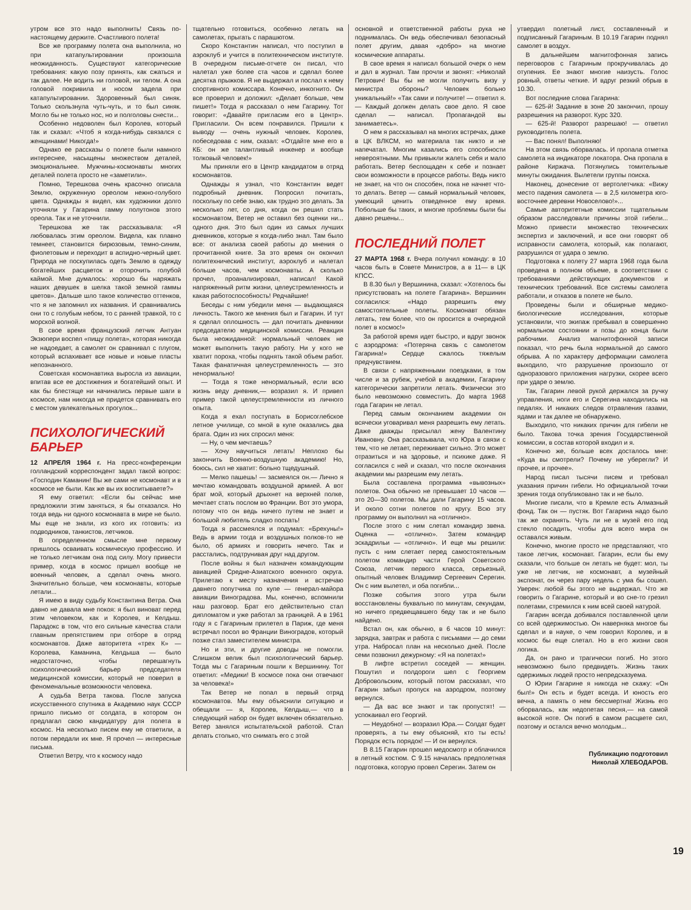утром все это надо выполнить! Связь по-настоящему держите. Счастливого полета!
Все же программу полета она выполнила, но при катапультировании произошла неожиданность. Существуют категорические требования: какую позу принять, как сжаться и так далее. Не водить ни головой, ни телом. А она головой покривила и носом задела при катапультировании. Здоровенный был синяк. Только скользнула чуть-чуть, и то был синяк. Могло бы не только нос, но и полголовы снести...
Особенно недоволен был Королев, который так и сказал: «Чтоб я когда-нибудь связался с женщинами! Никогда!»
Однако ее рассказы о полете были намного интереснее, насыщены множеством деталей, эмоциональнее. Мужчины-космонавты многих деталей полета просто не «заметили».
Помню, Терешкова очень красочно описала Землю, окруженную ореолом нежно-голубого цвета. Однажды я видел, как художники долго уточняли у Гагарина гамму полутонов этого ореола. Так и не уточнили.
Терешкова же так рассказывала: «Я любовалась этим ореолом. Видела, как плавно темнеет, становится бирюзовым, темно-синим, фиолетовым и переходит в аспидно-черный цвет. Природа не поскупилась одеть Землю в одежду богатейших расцветок и оторочить голубой каймой. Мне думалось: хорошо бы наряжать наших девушек в шелка такой земной гаммы цветов». Дальше шло такое количество оттенков, что я не запомнил их названия. И сравнивались они то с голубым небом, то с ранней травкой, то с морской волной.
В свое время французский летчик Антуан Экзюпери воспел «пищу полета», которая никогда не надоедает, а самолет он сравнивал с плугом, который вспахивает все новые и новые пласты непознанного.
Советская космонавтика выросла из авиации, впитав все ее достижения и богатейший опыт. И как бы блестяще ни начинались первые шаги в космосе, нам никогда не придется сравнивать его с местом увлекательных прогулок...
ПСИХОЛОГИЧЕСКИЙ БАРЬЕР
12 АПРЕЛЯ 1964 г. На пресс-конференции голландский корреспондент задал такой вопрос: «Господин Каманин! Вы же сами не космонавт и в космосе не были. Как же вы их воспитываете?»
Я ему ответил: «Если бы сейчас мне предложили этим заняться, я бы отказался. Но тогда ведь ни одного космонавта в мире не было. Мы еще не знали, из кого их готовить: из подводников, танкистов, летчиков.
В определенном смысле мне первому пришлось осваивать космическую профессию. И не только летчикам она под силу. Могу привести пример, когда в космос пришел вообще не военный человек, а сделал очень много. Значительно больше, чем космонавты, которые летали...
Я имею в виду судьбу Константина Ветра. Она давно не давала мне покоя: я был виноват перед этим человеком, как и Королев, и Келдыш. Парадокс в том, что его сильные качества стали главным препятствием при отборе в отряд космонавтов. Даже авторитета «трех К» — Королева, Каманина, Келдыша — было недостаточно, чтобы перешагнуть психологический барьер председателя медицинской комиссии, который не поверил в феноменальные возможности человека.
А судьба Ветра такова. После запуска искусственного спутника в Академию наук СССР пришло письмо от солдата, в котором он предлагал свою кандидатуру для полета в космос. На несколько писем ему не ответили, а потом передали их мне. Я прочел — интересные письма.
Ответил Ветру, что к космосу надо
тщательно готовиться, особенно летать на самолетах, прыгать с парашютом.
Скоро Константин написал, что поступил в аэроклуб и учится в политехническом институте. В очередном письме-отчете он писал, что налетал уже более ста часов и сделал более десятка прыжков. Я не выдержал и послал к нему спортивного комиссара. Конечно, инкогнито. Он все проверил и доложил: «Делает больше, чем пишет!» Тогда я рассказал о нем Гагарину. Тот говорит: «Давайте пригласим его в Центр». Пригласили. Он всем понравился. Пришли к выводу — очень нужный человек. Королев, побеседовав с ним, сказал: «Отдайте мне его в КБ: он же талантливый инженер и вообще толковый человек!»
Мы приняли его в Центр кандидатом в отряд космонавтов.
Однажды я узнал, что Константин ведет подробный дневник. Попросил почитать, поскольку по себе знаю, как трудно это делать. За несколько лет, со дня, когда он решил стать космонавтом, Ветер не оставил без оценки ни... одного дня. Это был один из самых лучших дневников, которые я когда-либо знал. Там было все: от анализа своей работы до мнения о прочитанной книге. За это время он окончил политехнический институт, аэроклуб и налетал больше часов, чем космонавты. А сколько прочел, проанализировал, написал! Какой напряженный ритм жизни, целеустремленность и какая работоспособность! Редчайшие!
Беседы с ним убедили меня — выдающаяся личность. Такого же мнения был и Гагарин. И тут я сделал оплошность — дал почитать дневники председателю медицинской комиссии. Реакция была неожиданной: нормальный человек не может выполнить такую работу. Ни у кого не хватит пороха, чтобы поднять такой объем работ. Такая фанатичная целеустремленность — это ненормально!
— Тогда я тоже ненормальный, если всю жизнь веду дневник,— возразил я. И привел пример такой целеустремленности из личного опыта.
Когда я ехал поступать в Борисоглебское летное училище, со мной в купе оказались два брата. Один из них спросил меня:
— Ну, о чем мечтаешь?
— Хочу научиться летать! Неплохо бы закончить Военно-воздушную академию! Но, боюсь, сил не хватит: больно тщедушный.
— Мелко пашешь! — засмеялся он.— Лично я мечтаю командовать воздушной армией. А вот брат мой, который дрыхнет на верхней полке, мечтает стать послом во Франции. Вот это умора, потому что он ведь ничего путем не знает и большой любитель сладко поспать!
Тогда я рассмеялся и подумал: «Брехуны!» Ведь в армии тогда и воздушных полков-то не было, об армиях и говорить нечего. Так и расстались, подтрунивая друг над другом.
После войны я был назначен командующим авиацией Средне-Азиатского военного округа. Прилетаю к месту назначения и встречаю давнего попутчика по купе — генерал-майора авиации Виноградова. Мы, конечно, вспомнили наш разговор. Брат его действительно стал дипломатом и уже работал за границей. А в 1961 году я с Гагариным прилетел в Париж, где меня встречал посол во Франции Виноградов, который позже стал заместителем министра.
Но и эти, и другие доводы не помогли. Слишком велик был психологический барьер. Тогда мы с Гагариным пошли к Вершинину. Тот ответил: «Медики! В космосе пока они отвечают за человека!»
Так Ветер не попал в первый отряд космонавтов. Мы ему объяснили ситуацию и обещали — я, Королев, Келдыш,— что в следующий набор он будет включен обязательно. Ветер занялся испытательской работой. Стал делать столько, что снимать его с этой
основной и ответственной работы рука не поднималась. Он ведь обеспечивал безопасный полет другим, давая «добро» на многие космические аппараты.
В свое время я написал большой очерк о нем и дал в журнал. Там прочли и звонят: «Николай Петрович! Вы бы не могли получить визу у министра обороны? Человек больно уникальный!» «Так сами и получите! — ответил я.— Каждый должен делать свое дело. Я свое сделал — написал. Пропагандой вы занимаетесь».
О нем я рассказывал на многих встречах, даже в ЦК ВЛКСМ, но материала так никто и не напечатал. Многим казались его способности невероятными. Мы привыкли жалеть себя и мало работать. Ветер беспощаден к себе и познает свои возможности в процессе работы. Ведь никто не знает, на что он способен, пока не начнет что-то делать. Ветер — самый нормальный человек, умеющий ценить отведенное ему время. Побольше бы таких, и многие проблемы были бы давно решены...
ПОСЛЕДНИЙ ПОЛЕТ
27 МАРТА 1968 г. Вчера получил команду: в 10 часов быть в Совете Министров, а в 11— в ЦК КПСС.
В 8.30 был у Вершинина, сказал: «Хотелось бы присутствовать на полете Гагарина». Вершинин согласился: «Надо разрешить ему самостоятельные полеты. Космонавт обязан летать, тем более, что он просится в очередной полет в космос!»
За работой время идет быстро, и вдруг звонок с аэродрома: «Потеряна связь с самолетом Гагарина!» Сердце сжалось тяжелым предчувствием.
В связи с напряженными поездками, в том числе и за рубеж, учебой в академии, Гагарину категорически запретили летать. Физически это было невозможно совместить. До марта 1968 года Гагарин не летал.
Перед самым окончанием академии он всячески уговаривал меня разрешить ему летать. Даже дважды присылал жену Валентину Ивановну. Она рассказывала, что Юра в связи с тем, что не летает, переживает сильно. Это может отразиться и на здоровье, и психике даже. Я согласился с ней и сказал, что после окончания академии мы разрешим ему летать.
Была составлена программа «вывозных» полетов. Она обычно не превышает 10 часов — это 20—30 полетов. Мы дали Гагарину 15 часов. И около сотни полетов по кругу. Всю эту программу он выполнил на «отлично».
После этого с ним слетал командир звена. Оценка — «отлично». Затем командир эскадрильи — «отлично». И еще мы решили: пусть с ним слетает перед самостоятельным полетом командир части Герой Советского Союза, летчик первого класса, серьезный, опытный человек Владимир Сергеевич Серегин. Он с ним вылетел, и оба погибли...
Позже события этого утра были восстановлены буквально по минутам, секундам, но ничего предвещавшего беду так и не было найдено.
Встал он, как обычно, в 6 часов 10 минут: зарядка, завтрак и работа с письмами — до семи утра. Набросал план на несколько дней. После семи позвонил дежурному: «Я на полетах!»
В лифте встретил соседей — женщин. Пошутил и полдороги шел с Георгием Добровольским, который потом рассказал, что Гагарин забыл пропуск на аэродром, поэтому вернулся.
— Да вас все знают и так пропустят! — успокаивал его Георгий.
— Неудобно! — возразил Юра.— Солдат будет проверять, а ты ему объясняй, кто ты есть! Порядок есть порядок! — И он вернулся.
В 8.15 Гагарин прошел медосмотр и облачился в летный костюм. С 9.15 началась предполетная подготовка, которую провел Серегин. Затем он
утвердил полетный лист, составленный и подписанный Гагариным. В 10.19 Гагарин поднял самолет в воздух.
В дальнейшем магнитофонная запись переговоров с Гагариным прокручивалась до отупения. Ее знают многие наизусть. Голос ровный, ответы четкие. И вдруг резкий обрыв в 10.30.
Вот последние слова Гагарина:
— 625-й! Задание в зоне 20 закончил, прошу разрешения на разворот. Курс 320.
— 625-й! Разворот разрешаю! — ответил руководитель полета.
— Вас понял! Выполняю!
На этом связь оборвалась. И пропала отметка самолета на индикаторе локатора. Она пропала в районе Киржача. Потянулись томительные минуты ожидания. Вылетели группы поиска.
Наконец, донесение от вертолетчика: «Вижу место падения самолета — в 2,5 километра юго-восточнее деревни Новоселово!»...
Самые авторитетные комиссии тщательным образом расследовали причины этой гибели... Можно привести множество технических экспертиз и заключений, и все они говорят об исправности самолета, который, как полагают, разрушился от удара о землю.
Подготовка к полету 27 марта 1968 года была проведена в полном объеме, в соответствии с требованиями действующих документов и технических требований. Все системы самолета работали, и отказов в полете не было.
Проведены были и обширные медико-биологические исследования, которые установили, что экипаж пребывал в совершенно нормальном состоянии и позы до конца были рабочими. Анализ магнитофонной записи показал, что речь была нормальной до самого обрыва. А по характеру деформации самолета выходило, что разрушение произошло от одноразового приложения нагрузки, скорее всего при ударе о землю.
Так, Гагарин левой рукой держался за ручку управления, ноги его и Серегина находились на педалях. И никаких следов отравления газами, ядами и так далее не обнаружено.
Выходило, что никаких причин для гибели не было. Такова точка зрения Государственной комиссии, в состав которой входил и я.
Конечно же, больше всех досталось мне: «Куда вы смотрели? Почему не уберегли? И прочее, и прочее».
Народ писал тысячи писем и требовал указания причин гибели. Но официальной точки зрения тогда опубликовано так и не было.
Многие писали, что в Кремле есть Алмазный фонд. Так он — пустяк. Вот Гагарина надо было так же охранять. Чуть ли не в музей его под стекло посадить, чтобы для всего мира он оставался живым.
Конечно, многие просто не представляют, что такое летчик, космонавт. Гагарин, если бы ему сказали, что больше он летать не будет: мол, ты уже не летчик, не космонавт, а музейный экспонат, он через пару недель с ума бы сошел. Уверен: любой бы этого не выдержал. Что же говорить о Гагарине, который и во сне-то грезил полетами, стремился к ним всей своей натурой.
Гагарин всегда добивался поставленной цели со всей одержимостью. Он наверняка многое бы сделал и в науке, о чем говорил Королев, и в космос бы еще слетал. Но в его жизни своя логика.
Да, он рано и трагически погиб. Но этого невозможно было предвидеть. Жизнь таких одержимых людей просто непредсказуема.
О Юрии Гагарине я никогда не скажу: «Он был!» Он есть и будет всегда. И юность его вечна, а память о нем бессмертна! Жизнь его оборвалась, как недопетая песня,— на самой высокой ноте. Он погиб в самом расцвете сил, поэтому и остался вечно молодым...
Публикацию подготовил
Николай ХЛЕБОДАРОВ.
19